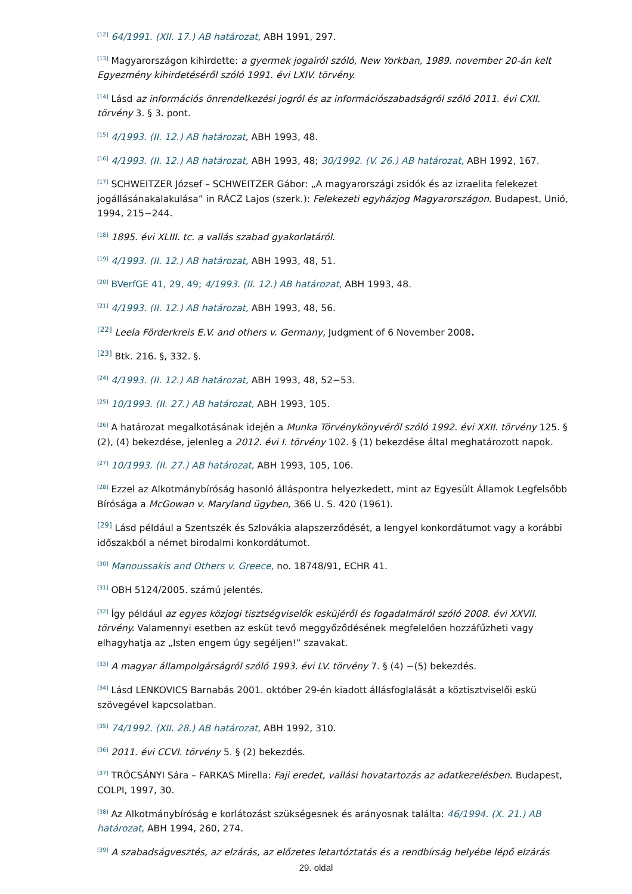<sup>[12]</sup> 64/1991. (XII. 17.) AB határozat, ABH 1991, 297.
<sup>[13]</sup> Magyarországon kihirdette: a gyermek jogairól szóló, New Yorkban, 1989. november 20-án kelt Egyezmény kihirdetéséről szóló 1991. évi LXIV. törvény.
<sup>[14]</sup> Lásd az információs önrendelkezési jogról és az információszabadságról szóló 2011. évi CXII. törvény 3. § 3. pont.
<sup>[15]</sup> 4/1993. (II. 12.) AB határozat, ABH 1993, 48.
<sup>[16]</sup> 4/1993. (II. 12.) AB határozat, ABH 1993, 48; 30/1992. (V. 26.) AB határozat, ABH 1992, 167.
<sup>[17]</sup> SCHWEITZER József – SCHWEITZER Gábor: „A magyarországi zsidók és az izraelita felekezet jogállásánakalakulása” in RÁCZ Lajos (szerk.): Felekezeti egyházjog Magyarországon. Budapest, Unió, 1994, 215−244.
<sup>[18]</sup> 1895. évi XLIII. tc. a vallás szabad gyakorlatáról.
<sup>[19]</sup> 4/1993. (II. 12.) AB határozat, ABH 1993, 48, 51.
<sup>[20]</sup> BVerfGE 41, 29, 49; 4/1993. (II. 12.) AB határozat, ABH 1993, 48.
<sup>[21]</sup> 4/1993. (II. 12.) AB határozat, ABH 1993, 48, 56.
<sup>[22]</sup> Leela Förderkreis E.V. and others v. Germany, Judgment of 6 November 2008.
<sup>[23]</sup> Btk. 216. §, 332. §.
<sup>[24]</sup> 4/1993. (II. 12.) AB határozat, ABH 1993, 48, 52−53.
<sup>[25]</sup> 10/1993. (II. 27.) AB határozat, ABH 1993, 105.
<sup>[26]</sup> A határozat megalkotásának idején a Munka Törvénykönyvéről szóló 1992. évi XXII. törvény 125. § (2), (4) bekezdése, jelenleg a 2012. évi I. törvény 102. § (1) bekezdése által meghatározott napok.
<sup>[27]</sup> 10/1993. (II. 27.) AB határozat, ABH 1993, 105, 106.
<sup>[28]</sup> Ezzel az Alkotmánybíróság hasonló álláspontra helyezkedett, mint az Egyesült Államok Legfelsőbb Bírósága a McGowan v. Maryland ügyben, 366 U. S. 420 (1961).
<sup>[29]</sup> Lásd például a Szentszék és Szlovákia alapszerződését, a lengyel konkordátumot vagy a korábbi időszakból a német birodalmi konkordátumot.
<sup>[30]</sup> Manoussakis and Others v. Greece, no. 18748/91, ECHR 41.
<sup>[31]</sup> OBH 5124/2005. számú jelentés.
<sup>[32]</sup> Így például az egyes közjogi tisztségviselők esküjéről és fogadalmáról szóló 2008. évi XXVII. törvény. Valamennyi esetben az esküt tevő meggyőződésének megfelelően hozzáfűzheti vagy elhagyhatja az „Isten engem úgy segéljen!” szavakat.
<sup>[33]</sup> A magyar állampolgárságról szóló 1993. évi LV. törvény 7. § (4) −(5) bekezdés.
<sup>[34]</sup> Lásd LENKOVICS Barnabás 2001. október 29-én kiadott állásfoglalását a köztisztviselői eskü szövegével kapcsolatban.
<sup>[35]</sup> 74/1992. (XII. 28.) AB határozat, ABH 1992, 310.
<sup>[36]</sup> 2011. évi CCVI. törvény 5. § (2) bekezdés.
<sup>[37]</sup> TRÓCSÁNYI Sára – FARKAS Mirella: Faji eredet, vallási hovatartozás az adatkezelésben. Budapest, COLPI, 1997, 30.
<sup>[38]</sup> Az Alkotmánybíróság e korlátozást szükségesnek és arányosnak találta: 46/1994. (X. 21.) AB határozat, ABH 1994, 260, 274.
<sup>[39]</sup> A szabadságvesztés, az elzárás, az előzetes letartóztatás és a rendbírság helyébe lépő elzárás
29. oldal